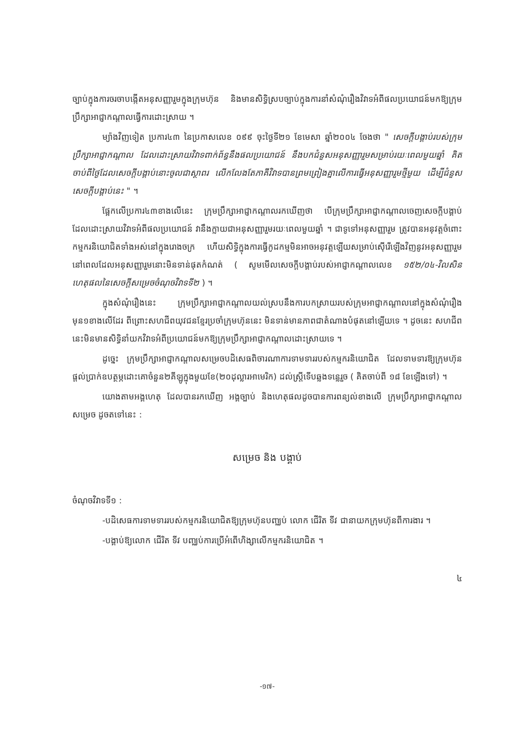ច្បាប់ក្នុងការចរចាបង្កើតអនុសញ្ញារួមក្នុងក្រុមហ៊ុន និងមានសិទ្ធិស្របច្បាប់ក្នុងការនាំសំណុំរឿងវិវាទអំពីផលប្រយោជន៍មកឱ្យក្រុមប្រឹក្សាអាជ្ញាកណ្តាលធ្វើការដោះស្រាយ ។
ម្យ៉ាងវិញទៀត ប្រការ៤៣ នៃប្រកាសលេខ ០៩៩ ចុះថ្ងៃទី២១ ខែមេសា ឆ្នាំ២០០៤ ចែងថា " សេចក្តីបង្គាប់របស់ក្រុមប្រឹក្សាអាជ្ញាកណ្តាល ដែលដោះស្រាយវិវាទពាក់ព័ន្ធនឹងផលប្រយោជន៍ នឹងបកជំនួសអនុសញ្ញារួមសម្រាប់រយៈពេលមួយឆ្នាំ គិតចាប់ពីថ្ងៃដែលសេចក្តីបង្គាប់នោះចូលជាស្ថាពរ លើកលែងតែភាគីវិវាទបានព្រមព្រៀងគ្នាលើការធ្វើអនុសញ្ញារួមថ្មីមួយ ដើម្បីជំនួសសេចក្តីបង្គាប់នេះ " ។
ផ្អែកលើប្រការ៤៣ខាងលើនេះ ក្រុមប្រឹក្សាអាជ្ញាកណ្តាលរកឃើញថា បើក្រុមប្រឹក្សាអាជ្ញាកណ្តាលចេញសេចក្តីបង្គាប់ ដែលដោះស្រាយវិវាទអំពីផលប្រយោជន៍ វានឹងក្លាយជាអនុសញ្ញារួមរយៈពេលមួយឆ្នាំ ។ ជាទូទៅអនុសញ្ញារួម ត្រូវបានអនុវត្តចំពោះកម្មករនិយោជិតទាំងអស់នៅក្នុងរោងចក្រ ហើយសិទ្ធិក្នុងការធ្វើកូដកម្មមិនអាចអនុវត្តឡើយសម្រាប់ស៊ើរើឡើងវិញនូវអនុសញ្ញារួម នៅពេលដែលអនុសញ្ញារួមនោះមិនទាន់ផុតកំណត់ ( សូមមើលសេចក្តីបង្គាប់របស់អាជ្ញាកណ្តាលលេខ ១៥២/០៤-វិលសិន ហេតុផលនៃសេចក្តីសម្រេចចំណុចវិវាទទី២ ) ។
ក្នុងសំណុំរឿងនេះ ក្រុមប្រឹក្សាអាជ្ញាកណ្តាលយល់ស្របនឹងការបកស្រាយរបស់ក្រុមអាជ្ញាកណ្តាលនៅក្នុងសំណុំរឿងមុន១ខាងលើដែរ ពីព្រោះសហជីពយុវជនខ្មែរប្រចាំក្រុមហ៊ុននេះ មិនទាន់មានភាពជាតំណាងបំផុតនៅឡើយទេ ។ ដូចនេះ សហជីពនេះមិនមានសិទ្ធិនាំយកវិវាទអំពីប្រយោជន៍មកឱ្យក្រុមប្រឹក្សាអាជ្ញាកណ្តាលដោះស្រាយទេ ។
ដូច្នេះ ក្រុមប្រឹក្សាអាជ្ញាកណ្តាលសម្រេចបដិសេធពិចារណាការទាមទាររបស់កម្មករនិយោជិត ដែលទាមទារឱ្យក្រុមហ៊ុនផ្តល់ប្រាក់ឧបត្ថម្ភដោះគោចំនួន២គីឡូក្នុងមួយខែ(២០ដុល្លារអាមេរិក) ដល់ស្ត្រីទើបឆ្លងទន្លេរួច ( គិតចាប់ពី ១៨ ខែឡើងទៅ) ។
យោងតាមអង្គហេតុ ដែលបានរកឃើញ អង្គច្បាប់ និងហេតុផលដូចបានការពន្យល់ខាងលើ ក្រុមប្រឹក្សាអាជ្ញាកណ្តាលសម្រេច ដូចតទៅនេះ :
សម្រេច និង បង្គាប់
ចំណុចវិវាទទី១ :
-បដិសេធការទាមទាររបស់កម្មករនិយោជិតឱ្យក្រុមហ៊ុនបញ្ឈប់ លោក ជើរិត ទីវ ជានាយកក្រុមហ៊ុនពីការងារ ។
-បង្គាប់ឱ្យលោក ជើរិត ទីវ បញ្ឈប់ការប្រើអំពើហិង្សាលើកម្មករនិយោជិត ។
៤
-១៧-